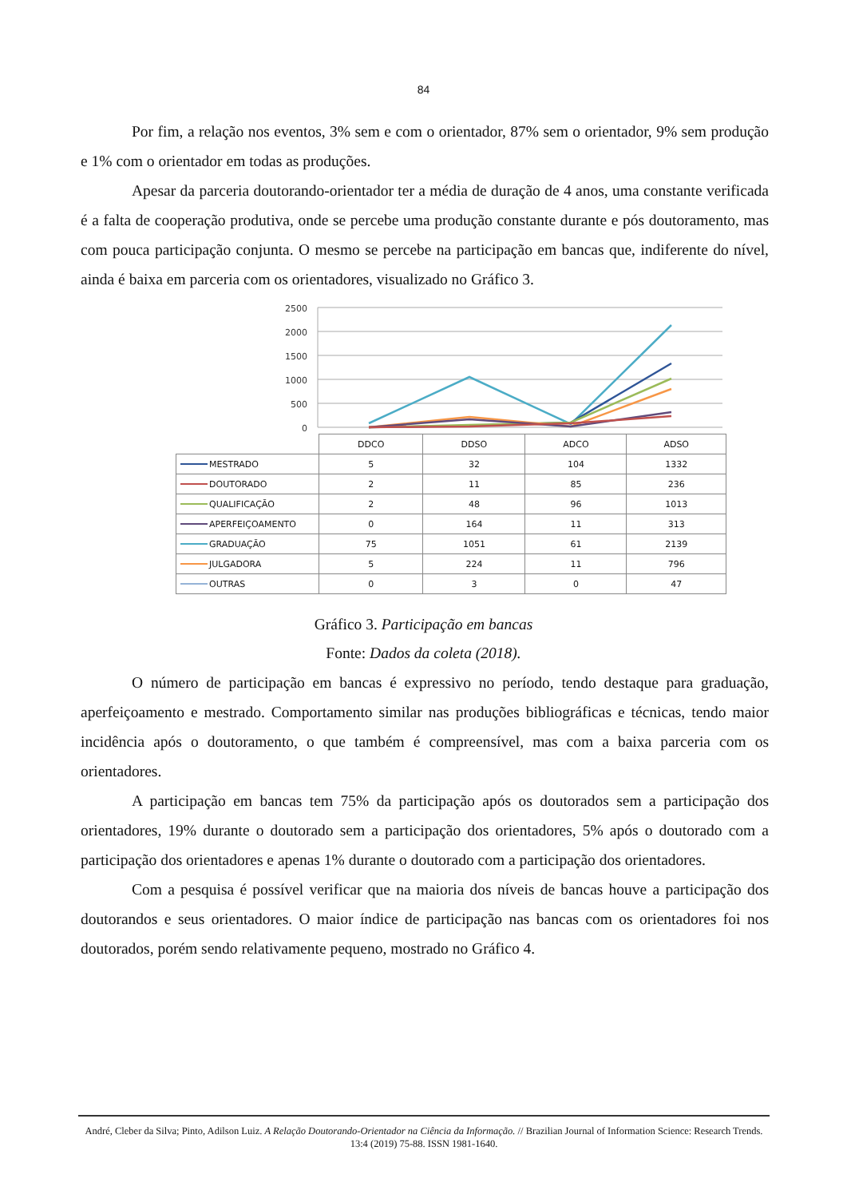84
Por fim, a relação nos eventos, 3% sem e com o orientador, 87% sem o orientador, 9% sem produção e 1% com o orientador em todas as produções.
Apesar da parceria doutorando-orientador ter a média de duração de 4 anos, uma constante verificada é a falta de cooperação produtiva, onde se percebe uma produção constante durante e pós doutoramento, mas com pouca participação conjunta. O mesmo se percebe na participação em bancas que, indiferente do nível, ainda é baixa em parceria com os orientadores, visualizado no Gráfico 3.
2500
2000
1500
1000
500
0
| | DDCO | DDSO | ADCO | ADSO |
| MESTRADO | 5 | 32 | 104 | 1332 |
| DOUTORADO | 2 | 11 | 85 | 236 |
| QUALIFICAÇÃO | 2 | 48 | 96 | 1013 |
| APERFEIÇOAMENTO | 0 | 164 | 11 | 313 |
| GRADUAÇÃO | 75 | 1051 | 61 | 2139 |
| JULGADORA | 5 | 224 | 11 | 796 |
| OUTRAS | 0 | 3 | 0 | 47 |
Gráfico 3. Participação em bancas
Fonte: Dados da coleta (2018).
O número de participação em bancas é expressivo no período, tendo destaque para graduação, aperfeiçoamento e mestrado. Comportamento similar nas produções bibliográficas e técnicas, tendo maior incidência após o doutoramento, o que também é compreensível, mas com a baixa parceria com os orientadores.
A participação em bancas tem 75% da participação após os doutorados sem a participação dos orientadores, 19% durante o doutorado sem a participação dos orientadores, 5% após o doutorado com a participação dos orientadores e apenas 1% durante o doutorado com a participação dos orientadores.
Com a pesquisa é possível verificar que na maioria dos níveis de bancas houve a participação dos doutorandos e seus orientadores. O maior índice de participação nas bancas com os orientadores foi nos doutorados, porém sendo relativamente pequeno, mostrado no Gráfico 4.
André, Cleber da Silva; Pinto, Adilson Luiz. A Relação Doutorando-Orientador na Ciência da Informação. // Brazilian Journal of Information Science: Research Trends. 13:4 (2019) 75-88. ISSN 1981-1640.